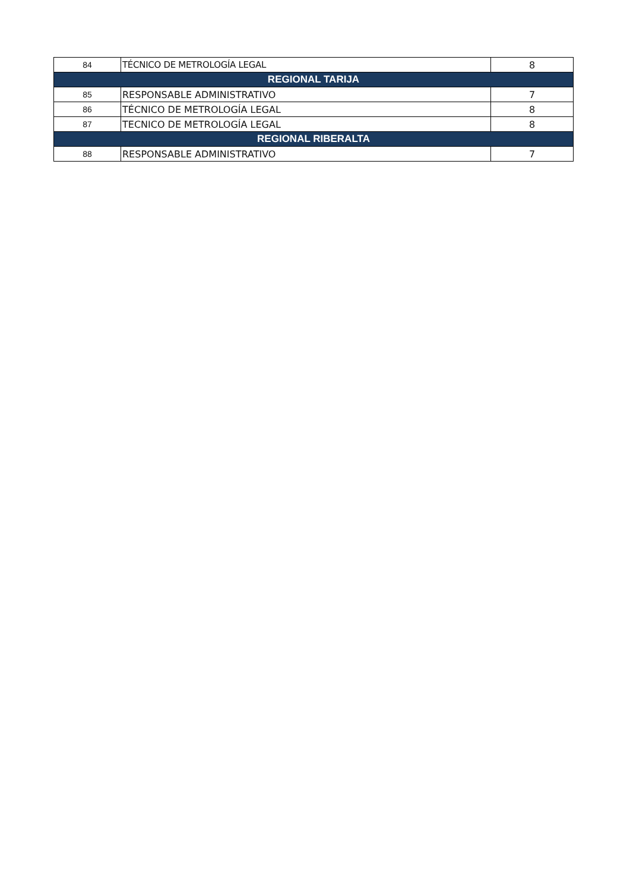| 84 | TÉCNICO DE METROLOGÍA LEGAL | 8 |
| REGIONAL TARIJA | | |
| 85 | RESPONSABLE ADMINISTRATIVO | 7 |
| 86 | TÉCNICO DE METROLOGÍA LEGAL | 8 |
| 87 | TECNICO DE METROLOGÍA LEGAL | 8 |
| REGIONAL RIBERALTA | | |
| 88 | RESPONSABLE ADMINISTRATIVO | 7 |